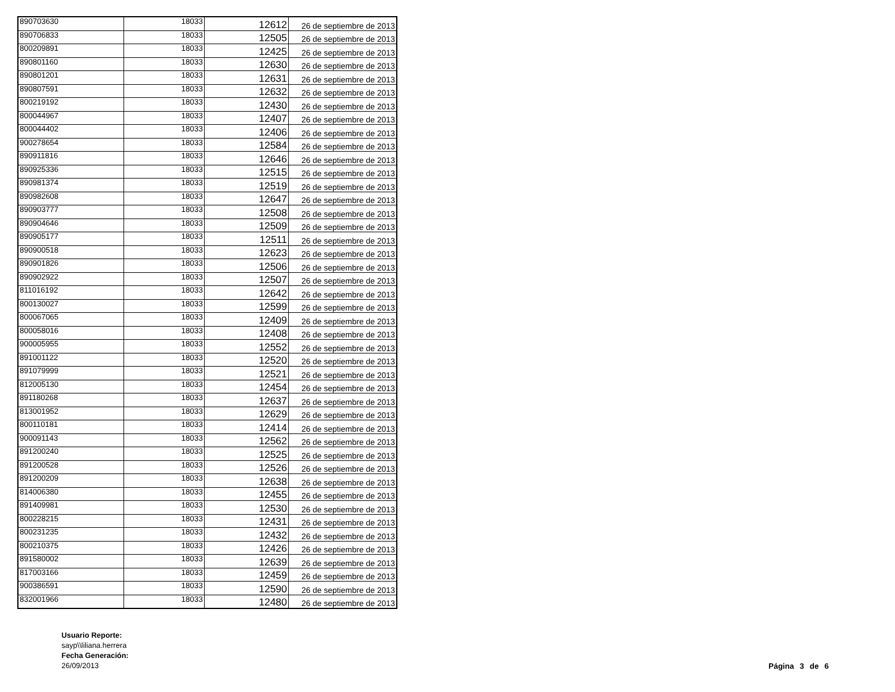| 890703630 | 18033 | 12612 | 26 de septiembre de 2013 |
| 890706833 | 18033 | 12505 | 26 de septiembre de 2013 |
| 800209891 | 18033 | 12425 | 26 de septiembre de 2013 |
| 890801160 | 18033 | 12630 | 26 de septiembre de 2013 |
| 890801201 | 18033 | 12631 | 26 de septiembre de 2013 |
| 890807591 | 18033 | 12632 | 26 de septiembre de 2013 |
| 800219192 | 18033 | 12430 | 26 de septiembre de 2013 |
| 800044967 | 18033 | 12407 | 26 de septiembre de 2013 |
| 800044402 | 18033 | 12406 | 26 de septiembre de 2013 |
| 900278654 | 18033 | 12584 | 26 de septiembre de 2013 |
| 890911816 | 18033 | 12646 | 26 de septiembre de 2013 |
| 890925336 | 18033 | 12515 | 26 de septiembre de 2013 |
| 890981374 | 18033 | 12519 | 26 de septiembre de 2013 |
| 890982608 | 18033 | 12647 | 26 de septiembre de 2013 |
| 890903777 | 18033 | 12508 | 26 de septiembre de 2013 |
| 890904646 | 18033 | 12509 | 26 de septiembre de 2013 |
| 890905177 | 18033 | 12511 | 26 de septiembre de 2013 |
| 890900518 | 18033 | 12623 | 26 de septiembre de 2013 |
| 890901826 | 18033 | 12506 | 26 de septiembre de 2013 |
| 890902922 | 18033 | 12507 | 26 de septiembre de 2013 |
| 811016192 | 18033 | 12642 | 26 de septiembre de 2013 |
| 800130027 | 18033 | 12599 | 26 de septiembre de 2013 |
| 800067065 | 18033 | 12409 | 26 de septiembre de 2013 |
| 800058016 | 18033 | 12408 | 26 de septiembre de 2013 |
| 900005955 | 18033 | 12552 | 26 de septiembre de 2013 |
| 891001122 | 18033 | 12520 | 26 de septiembre de 2013 |
| 891079999 | 18033 | 12521 | 26 de septiembre de 2013 |
| 812005130 | 18033 | 12454 | 26 de septiembre de 2013 |
| 891180268 | 18033 | 12637 | 26 de septiembre de 2013 |
| 813001952 | 18033 | 12629 | 26 de septiembre de 2013 |
| 800110181 | 18033 | 12414 | 26 de septiembre de 2013 |
| 900091143 | 18033 | 12562 | 26 de septiembre de 2013 |
| 891200240 | 18033 | 12525 | 26 de septiembre de 2013 |
| 891200528 | 18033 | 12526 | 26 de septiembre de 2013 |
| 891200209 | 18033 | 12638 | 26 de septiembre de 2013 |
| 814006380 | 18033 | 12455 | 26 de septiembre de 2013 |
| 891409981 | 18033 | 12530 | 26 de septiembre de 2013 |
| 800228215 | 18033 | 12431 | 26 de septiembre de 2013 |
| 800231235 | 18033 | 12432 | 26 de septiembre de 2013 |
| 800210375 | 18033 | 12426 | 26 de septiembre de 2013 |
| 891580002 | 18033 | 12639 | 26 de septiembre de 2013 |
| 817003166 | 18033 | 12459 | 26 de septiembre de 2013 |
| 900386591 | 18033 | 12590 | 26 de septiembre de 2013 |
| 832001966 | 18033 | 12480 | 26 de septiembre de 2013 |
Usuario Reporte:
sayp\\liliana.herrera
Fecha Generación:
26/09/2013
Página 3 de 6